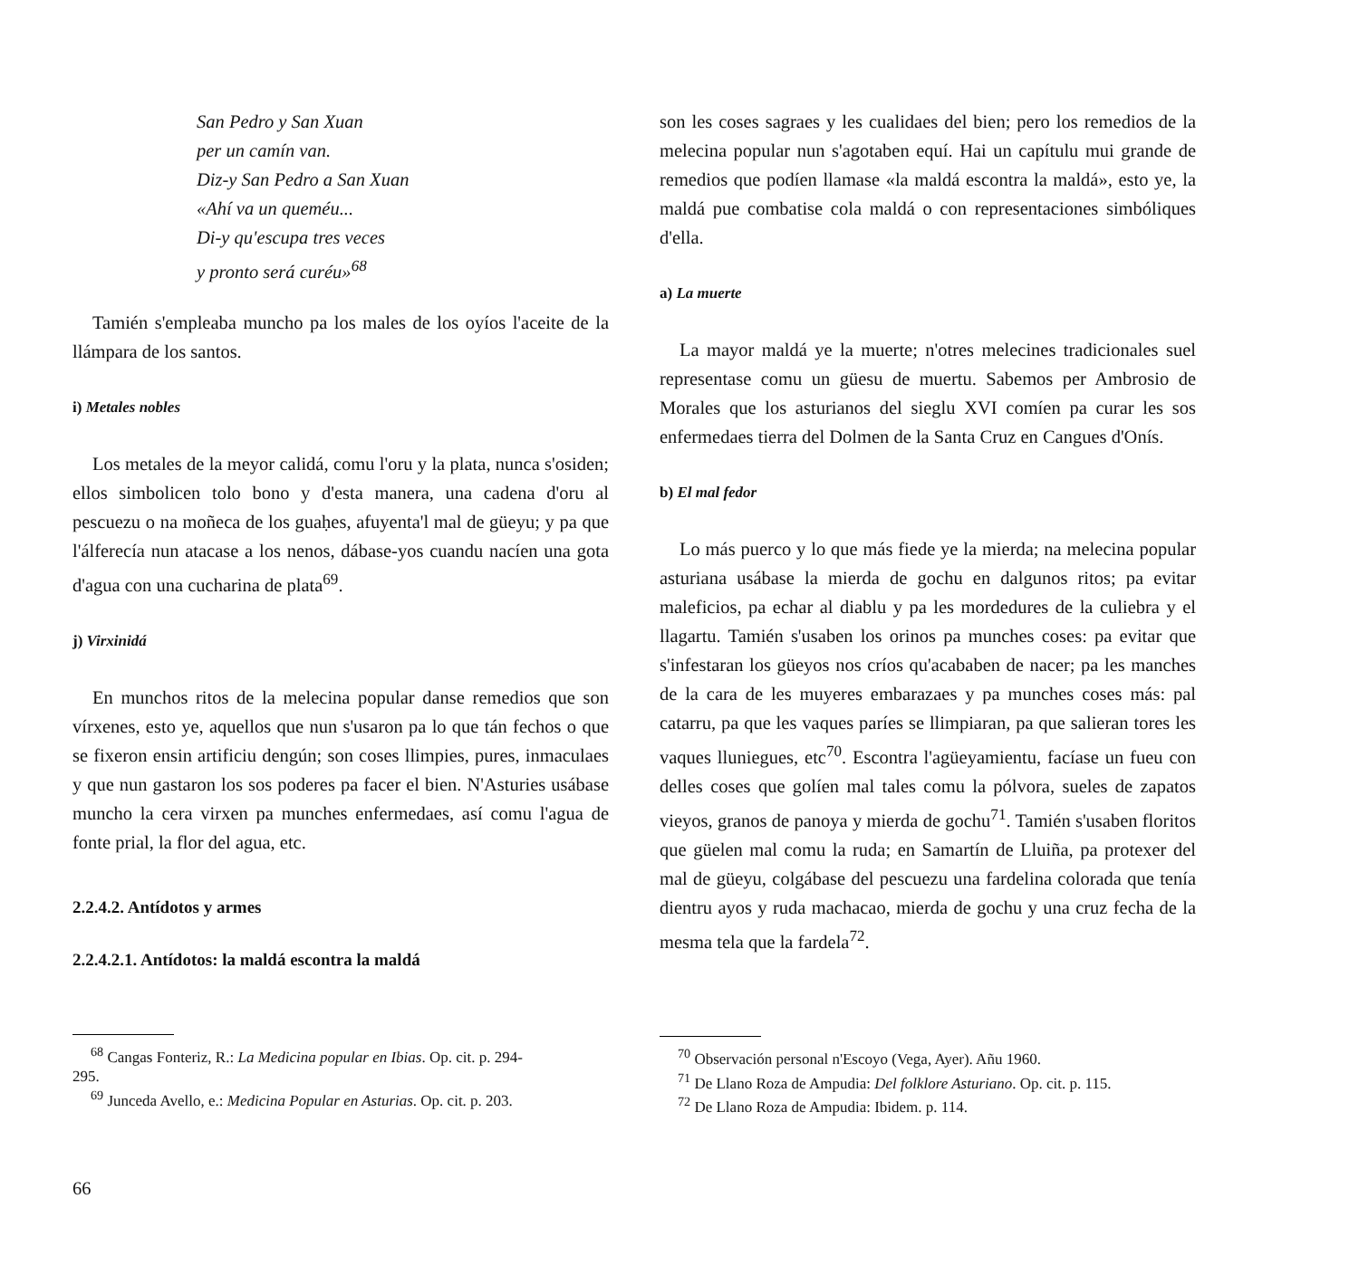San Pedro y San Xuan
per un camín van.
Diz-y San Pedro a San Xuan
«Ahí va un queméu...
Di-y qu'escupa tres veces
y pronto será curéu»<sup>68</sup>
Tamién s'empleaba muncho pa los males de los oyíos l'aceite de la llámpara de los santos.
i) Metales nobles
Los metales de la meyor calidá, comu l'oru y la plata, nunca s'osiden; ellos simbolicen tolo bono y d'esta manera, una cadena d'oru al pescuezu o na moñeca de los guaḥes, afuyenta'l mal de güeyu; y pa que l'álferecía nun atacase a los nenos, dábase-yos cuandu nacíen una gota d'agua con una cucharina de plata<sup>69</sup>.
j) Virxinidá
En munchos ritos de la melecina popular danse remedios que son vírxenes, esto ye, aquellos que nun s'usaron pa lo que tán fechos o que se fixeron ensin artificiu dengún; son coses llimpies, pures, inmaculaes y que nun gastaron los sos poderes pa facer el bien. N'Asturies usábase muncho la cera virxen pa munches enfermedaes, así comu l'agua de fonte prial, la flor del agua, etc.
2.2.4.2. Antídotos y armes
2.2.4.2.1. Antídotos: la maldá escontra la maldá
<sup>68</sup> Cangas Fonteriz, R.: La Medicina popular en Ibias. Op. cit. p. 294-
295.
<sup>69</sup> Junceda Avello, e.: Medicina Popular en Asturias. Op. cit. p. 203.
son les coses sagraes y les cualidaes del bien; pero los remedios de la melecina popular nun s'agotaben equí. Hai un capítulu mui grande de remedios que podíen llamase «la maldá escontra la maldá», esto ye, la maldá pue combatise cola maldá o con representaciones simbóliques d'ella.
a) La muerte
La mayor maldá ye la muerte; n'otres melecines tradicionales suel representase comu un güesu de muertu. Sabemos per Ambrosio de Morales que los asturianos del sieglu XVI comíen pa curar les sos enfermedaes tierra del Dolmen de la Santa Cruz en Cangues d'Onís.
b) El mal fedor
Lo más puerco y lo que más fiede ye la mierda; na melecina popular asturiana usábase la mierda de gochu en dalgunos ritos; pa evitar maleficios, pa echar al diablu y pa les mordedures de la culiebra y el llagartu. Tamién s'usaben los orinos pa munches coses: pa evitar que s'infestaran los güeyos nos críos qu'acababen de nacer; pa les manches de la cara de les muyeres embarazaes y pa munches coses más: pal catarru, pa que les vaques paríes se llimpiaran, pa que salieran tores les vaques lluniegues, etc<sup>70</sup>. Escontra l'agüeyamientu, facíase un fueu con delles coses que golíen mal tales comu la pólvora, sueles de zapatos vieyos, granos de panoya y mierda de gochu<sup>71</sup>. Tamién s'usaben floritos que güelen mal comu la ruda; en Samartín de Lluiña, pa protexer del mal de güeyu, colgábase del pescuezu una fardelina colorada que tenía dientru ayos y ruda machacao, mierda de gochu y una cruz fecha de la mesma tela que la fardela<sup>72</sup>.
<sup>70</sup> Observación personal n'Escoyo (Vega, Ayer). Añu 1960.
<sup>71</sup> De Llano Roza de Ampudia: Del folklore Asturiano. Op. cit. p. 115.
<sup>72</sup> De Llano Roza de Ampudia: Ibidem. p. 114.
66